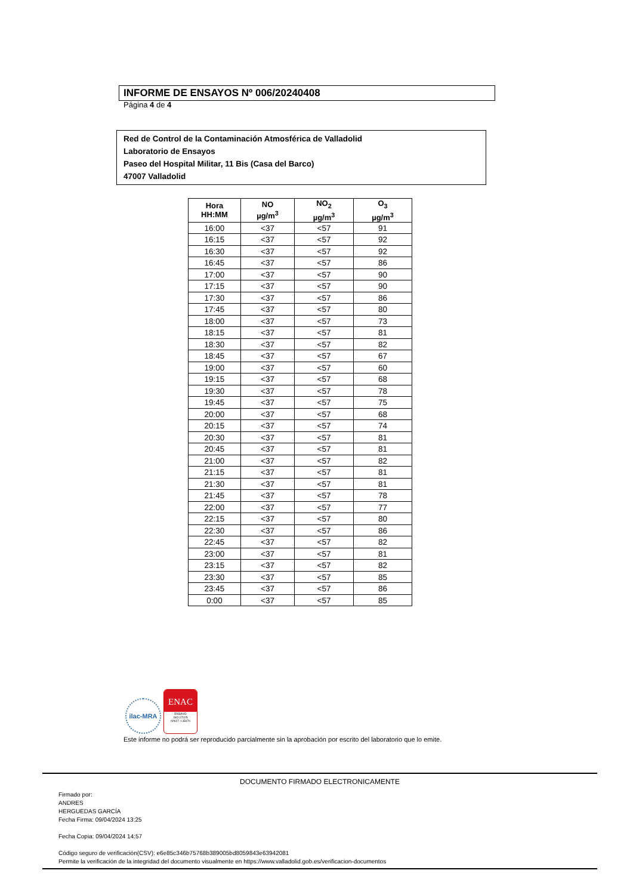INFORME DE ENSAYOS Nº 006/20240408
Página 4 de 4
Red de Control de la Contaminación Atmosférica de Valladolid
Laboratorio de Ensayos
Paseo del Hospital Militar, 11 Bis (Casa del Barco)
47007 Valladolid
| Hora HH:MM | NO µg/m<sup>3</sup> | NO<sub>2</sub> µg/m<sup>3</sup> | O<sub>3</sub> µg/m<sup>3</sup> |
| --- | --- | --- | --- |
| 16:00 | <37 | <57 | 91 |
| 16:15 | <37 | <57 | 92 |
| 16:30 | <37 | <57 | 92 |
| 16:45 | <37 | <57 | 86 |
| 17:00 | <37 | <57 | 90 |
| 17:15 | <37 | <57 | 90 |
| 17:30 | <37 | <57 | 86 |
| 17:45 | <37 | <57 | 80 |
| 18:00 | <37 | <57 | 73 |
| 18:15 | <37 | <57 | 81 |
| 18:30 | <37 | <57 | 82 |
| 18:45 | <37 | <57 | 67 |
| 19:00 | <37 | <57 | 60 |
| 19:15 | <37 | <57 | 68 |
| 19:30 | <37 | <57 | 78 |
| 19:45 | <37 | <57 | 75 |
| 20:00 | <37 | <57 | 68 |
| 20:15 | <37 | <57 | 74 |
| 20:30 | <37 | <57 | 81 |
| 20:45 | <37 | <57 | 81 |
| 21:00 | <37 | <57 | 82 |
| 21:15 | <37 | <57 | 81 |
| 21:30 | <37 | <57 | 81 |
| 21:45 | <37 | <57 | 78 |
| 22:00 | <37 | <57 | 77 |
| 22:15 | <37 | <57 | 80 |
| 22:30 | <37 | <57 | 86 |
| 22:45 | <37 | <57 | 82 |
| 23:00 | <37 | <57 | 81 |
| 23:15 | <37 | <57 | 82 |
| 23:30 | <37 | <57 | 85 |
| 23:45 | <37 | <57 | 86 |
| 0:00 | <37 | <57 | 85 |
ilac-MRA
ENAC
ENSAYO
ISO 17025
Nº627 / LE870
Este informe no podrá ser reproducido parcialmente sin la aprobación por escrito del laboratorio que lo emite.
DOCUMENTO FIRMADO ELECTRONICAMENTE
Firmado por:
ANDRES
HERGUEDAS GARCÍA
Fecha Firma: 09/04/2024 13:25
Fecha Copia: 09/04/2024 14:57
Código seguro de verificación(CSV): e6e85c346b75768b389005bd8059843e63942081
Permite la verificación de la integridad del documento visualmente en https://www.valladolid.gob.es/verificacion-documentos